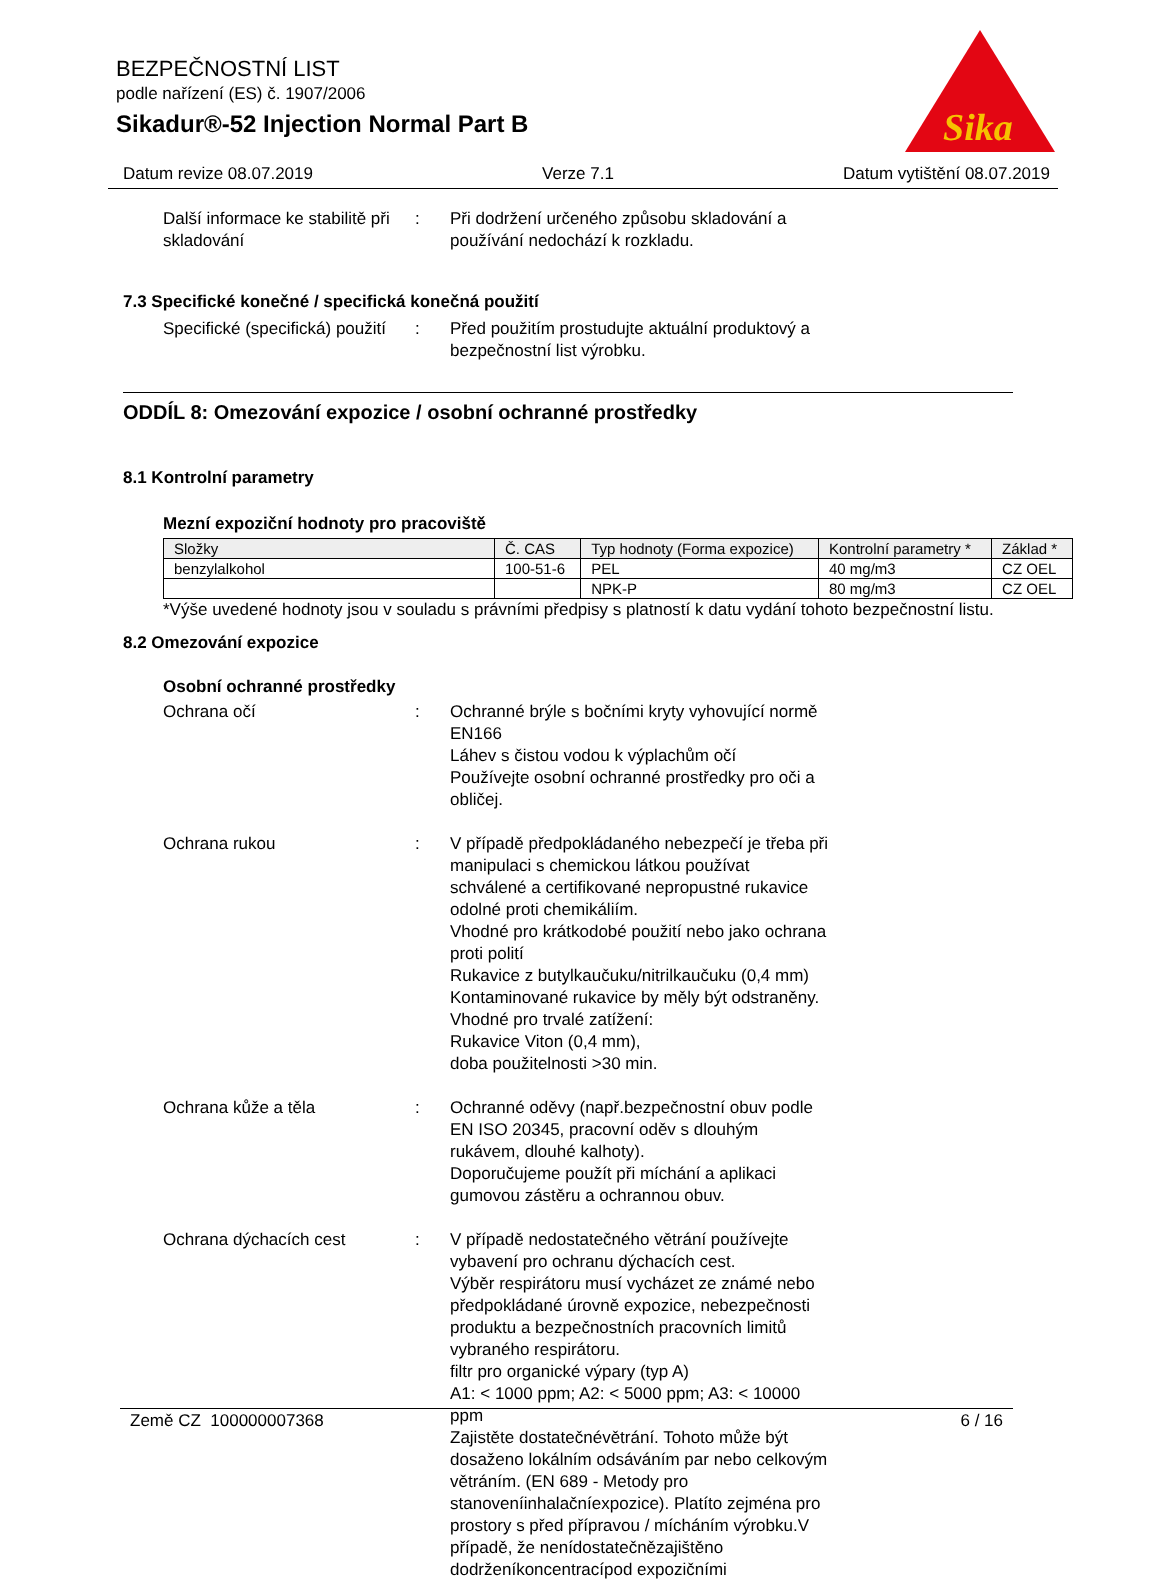BEZPEČNOSTNÍ LIST
podle nařízení (ES) č. 1907/2006
Sikadur®-52 Injection Normal Part B
Sika
Datum revize 08.07.2019 Verze 7.1 Datum vytištění 08.07.2019
Další informace ke stabilitě při skladování
: Při dodržení určeného způsobu skladování a používání nedochází k rozkladu.
7.3 Specifické konečné / specifická konečná použití
Specifické (specifická) použití
: Před použitím prostudujte aktuální produktový a bezpečnostní list výrobku.
ODDÍL 8: Omezování expozice / osobní ochranné prostředky
8.1 Kontrolní parametry
Mezní expoziční hodnoty pro pracoviště
| Složky | Č. CAS | Typ hodnoty (Forma expozice) | Kontrolní parametry * | Základ * |
| benzylalkohol | 100-51-6 | PEL | 40 mg/m3 | CZ OEL |
| | | NPK-P | 80 mg/m3 | CZ OEL |
*Výše uvedené hodnoty jsou v souladu s právními předpisy s platností k datu vydání tohoto bezpečnostní listu.
8.2 Omezování expozice
Osobní ochranné prostředky
Ochrana očí : Ochranné brýle s bočními kryty vyhovující normě EN166
Láhev s čistou vodou k výplachům očí
Používejte osobní ochranné prostředky pro oči a obličej.
Ochrana rukou : V případě předpokládaného nebezpečí je třeba při manipulaci s chemickou látkou používat schválené a certifikované nepropustné rukavice odolné proti chemikáliím.
Vhodné pro krátkodobé použití nebo jako ochrana proti polití
Rukavice z butylkaučuku/nitrilkaučuku (0,4 mm)
Kontaminované rukavice by měly být odstraněny.
Vhodné pro trvalé zatížení:
Rukavice Viton (0,4 mm),
doba použitelnosti >30 min.
Ochrana kůže a těla : Ochranné oděvy (např.bezpečnostní obuv podle EN ISO 20345, pracovní oděv s dlouhým rukávem, dlouhé kalhoty).
Doporučujeme použít při míchání a aplikaci gumovou zástěru a ochrannou obuv.
Ochrana dýchacích cest : V případě nedostatečného větrání používejte vybavení pro ochranu dýchacích cest.
Výběr respirátoru musí vycházet ze známé nebo předpokládané úrovně expozice, nebezpečnosti produktu a bezpečnostních pracovních limitů vybraného respirátoru.
filtr pro organické výpary (typ A)
A1: < 1000 ppm; A2: < 5000 ppm; A3: < 10000 ppm
Zajistěte dostatečnévětrání. Tohoto může být dosaženo lokálním odsáváním par nebo celkovým větráním. (EN 689 - Metody pro stanoveníinhalačníexpozice). Platíto zejména pro prostory s před přípravou / mícháním výrobku.V případě, že nenídostatečnězajištěno dodrženíkoncentracípod expozičními
Země CZ 100000007368 6 / 16